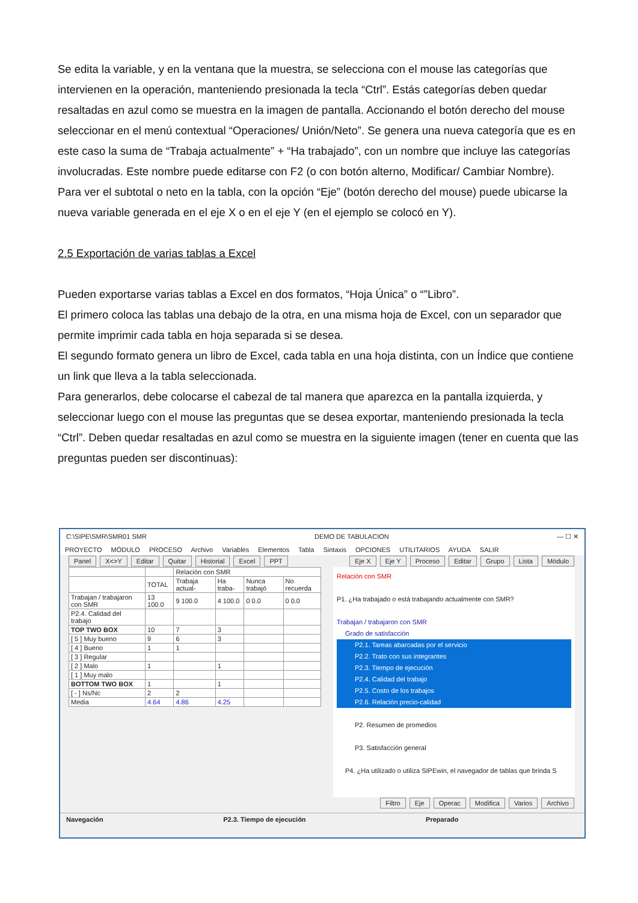Se edita la variable, y en la ventana que la muestra, se selecciona con el mouse las categorías que intervienen en la operación, manteniendo presionada la tecla “Ctrl”. Estás categorías deben quedar resaltadas en azul como se muestra en la imagen de pantalla. Accionando el botón derecho del mouse seleccionar en el menú contextual “Operaciones/ Unión/Neto”. Se genera una nueva categoría que es en este caso la suma de “Trabaja actualmente” + “Ha trabajado”, con un nombre que incluye las categorías involucradas. Este nombre puede editarse con F2 (o con botón alterno, Modificar/ Cambiar Nombre).
Para ver el subtotal o neto en la tabla, con la opción “Eje” (botón derecho del mouse) puede ubicarse la nueva variable generada en el eje X o en el eje Y (en el ejemplo se colocó en Y).
2.5 Exportación de varias tablas a Excel
Pueden exportarse varias tablas a Excel en dos formatos, “Hoja Única” o “”Libro”.
El primero coloca las tablas una debajo de la otra, en una misma hoja de Excel, con un separador que permite imprimir cada tabla en hoja separada si se desea.
El segundo formato genera un libro de Excel, cada tabla en una hoja distinta, con un Índice que contiene un link que lleva a la tabla seleccionada.
Para generarlos, debe colocarse el cabezal de tal manera que aparezca en la pantalla izquierda, y seleccionar luego con el mouse las preguntas que se desea exportar, manteniendo presionada la tecla “Ctrl”. Deben quedar resaltadas en azul como se muestra en la siguiente imagen (tener en cuenta que las preguntas pueden ser discontinuas):
C:\SIPE\SMR\SMR01 SMR DEMO DE TABULACION — ☐ ✕
PROYECTO MÓDULO PROCESO Archivo Variables Elementos Tabla Sintaxis OPCIONES UTILITARIOS AYUDA SALIR
Panel X<>Y Editar Quitar Historial Excel PPT
Eje X Eje Y Proceso Editar Grupo Lista Módulo
| | | Relación con SMR | | | |
| | TOTAL | Trabaja actual- | Ha traba- | Nunca trabajó | No recuerda |
| Trabajan / trabajaron con SMR | 13 100.0 | 9 100.0 | 4 100.0 | 0 0.0 | 0 0.0 |
| P2.4. Calidad del trabajo | | | | | |
| TOP TWO BOX | 10 | 7 | 3 | | |
| [ 5 ] Muy bueno | 9 | 6 | 3 | | |
| [ 4 ] Bueno | 1 | 1 | | | |
| [ 3 ] Regular | | | | | |
| [ 2 ] Malo | 1 | | 1 | | |
| [ 1 ] Muy malo | | | | | |
| BOTTOM TWO BOX | 1 | | 1 | | |
| [ - ] Ns/Nc | 2 | 2 | | | |
| Media | 4.64 | 4.86 | 4.25 | | |
Relación con SMR
P1. ¿Ha trabajado o está trabajando actualmente con SMR?
Trabajan / trabajaron con SMR
Grado de satisfacción
P2.1. Tareas abarcadas por el servicio
P2.2. Trato con sus integrantes
P2.3. Tiempo de ejecución
P2.4. Calidad del trabajo
P2.5. Costo de los trabajos
P2.6. Relación precio-calidad
P2. Resumen de promedios
P3. Satisfacción general
P4. ¿Ha utilizado o utiliza SIPEwin, el navegador de tablas que brinda S
Filtro Eje Operac Modifica Varios Archivo
Navegación P2.3. Tiempo de ejecución Preparado